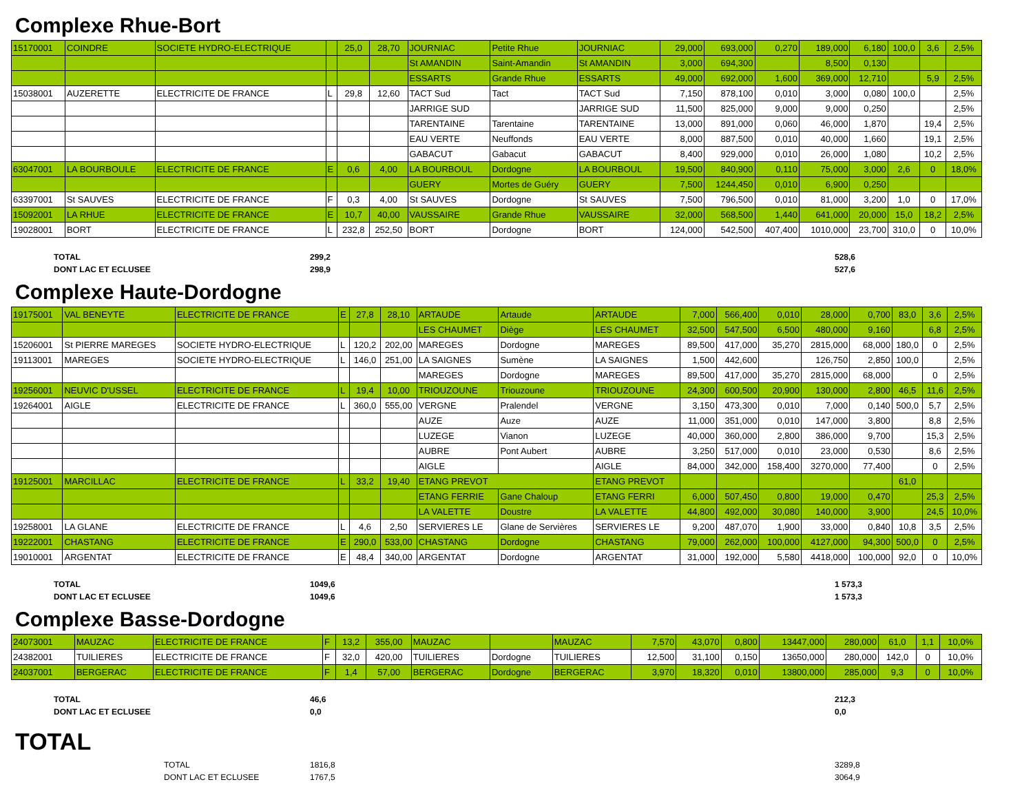Complexe Rhue-Bort
| 15170001 | COINDRE | SOCIETE HYDRO-ELECTRIQUE | | 25,0 | 28,70 | JOURNIAC | Petite Rhue | JOURNIAC | 29,000 | 693,000 | 0,270 | 189,000 | 6,180 | 100,0 | 3,6 | 2,5% |
| | | | | | | St AMANDIN | Saint-Amandin | St AMANDIN | 3,000 | 694,300 | | 8,500 | 0,130 | | | |
| | | | | | | ESSARTS | Grande Rhue | ESSARTS | 49,000 | 692,000 | 1,600 | 369,000 | 12,710 | | 5,9 | 2,5% |
| 15038001 | AUZERETTE | ELECTRICITE DE FRANCE | L | 29,8 | 12,60 | TACT Sud | Tact | TACT Sud | 7,150 | 878,100 | 0,010 | 3,000 | 0,080 | 100,0 | | 2,5% |
| | | | | | | JARRIGE SUD | | JARRIGE SUD | 11,500 | 825,000 | 9,000 | 9,000 | 0,250 | | | 2,5% |
| | | | | | | TARENTAINE | Tarentaine | TARENTAINE | 13,000 | 891,000 | 0,060 | 46,000 | 1,870 | | 19,4 | 2,5% |
| | | | | | | EAU VERTE | Neuffonds | EAU VERTE | 8,000 | 887,500 | 0,010 | 40,000 | 1,660 | | 19,1 | 2,5% |
| | | | | | | GABACUT | Gabacut | GABACUT | 8,400 | 929,000 | 0,010 | 26,000 | 1,080 | | 10,2 | 2,5% |
| 63047001 | LA BOURBOULE | ELECTRICITE DE FRANCE | E | 0,6 | 4,00 | LA BOURBOUL | Dordogne | LA BOURBOUL | 19,500 | 840,900 | 0,110 | 75,000 | 3,000 | 2,6 | 0 | 18,0% |
| | | | | | | GUERY | Mortes de Guéry | GUERY | 7,500 | 1244,450 | 0,010 | 6,900 | 0,250 | | | |
| 63397001 | St SAUVES | ELECTRICITE DE FRANCE | F | 0,3 | 4,00 | St SAUVES | Dordogne | St SAUVES | 7,500 | 796,500 | 0,010 | 81,000 | 3,200 | 1,0 | 0 | 17,0% |
| 15092001 | LA RHUE | ELECTRICITE DE FRANCE | E | 10,7 | 40,00 | VAUSSAIRE | Grande Rhue | VAUSSAIRE | 32,000 | 568,500 | 1,440 | 641,000 | 20,000 | 15,0 | 18,2 | 2,5% |
| 19028001 | BORT | ELECTRICITE DE FRANCE | L | 232,8 | 252,50 | BORT | Dordogne | BORT | 124,000 | 542,500 | 407,400 | 1010,000 | 23,700 | 310,0 | 0 | 10,0% |
| TOTAL | 299,2 | 528,6 |
| DONT LAC ET ECLUSEE | 298,9 | 527,6 |
Complexe Haute-Dordogne
| 19175001 | VAL BENEYTE | ELECTRICITE DE FRANCE | E | 27,8 | 28,10 | ARTAUDE | Artaude | ARTAUDE | 7,000 | 566,400 | 0,010 | 28,000 | 0,700 | 83,0 | 3,6 | 2,5% |
| | | | | | | LES CHAUMET | Diège | LES CHAUMET | 32,500 | 547,500 | 6,500 | 480,000 | 9,160 | | 6,8 | 2,5% |
| 15206001 | St PIERRE MAREGES | SOCIETE HYDRO-ELECTRIQUE | L | 120,2 | 202,00 | MAREGES | Dordogne | MAREGES | 89,500 | 417,000 | 35,270 | 2815,000 | 68,000 | 180,0 | 0 | 2,5% |
| 19113001 | MAREGES | SOCIETE HYDRO-ELECTRIQUE | L | 146,0 | 251,00 | LA SAIGNES | Sumène | LA SAIGNES | 1,500 | 442,600 | | 126,750 | 2,850 | 100,0 | | 2,5% |
| | | | | | | MAREGES | Dordogne | MAREGES | 89,500 | 417,000 | 35,270 | 2815,000 | 68,000 | | 0 | 2,5% |
| 19256001 | NEUVIC D'USSEL | ELECTRICITE DE FRANCE | L | 19,4 | 10,00 | TRIOUZOUNE | Triouzoune | TRIOUZOUNE | 24,300 | 600,500 | 20,900 | 130,000 | 2,800 | 46,5 | 11,6 | 2,5% |
| 19264001 | AIGLE | ELECTRICITE DE FRANCE | L | 360,0 | 555,00 | VERGNE | Pralendel | VERGNE | 3,150 | 473,300 | 0,010 | 7,000 | 0,140 | 500,0 | 5,7 | 2,5% |
| | | | | | | AUZE | Auze | AUZE | 11,000 | 351,000 | 0,010 | 147,000 | 3,800 | | 8,8 | 2,5% |
| | | | | | | LUZEGE | Vianon | LUZEGE | 40,000 | 360,000 | 2,800 | 386,000 | 9,700 | | 15,3 | 2,5% |
| | | | | | | AUBRE | Pont Aubert | AUBRE | 3,250 | 517,000 | 0,010 | 23,000 | 0,530 | | 8,6 | 2,5% |
| | | | | | | AIGLE | | AIGLE | 84,000 | 342,000 | 158,400 | 3270,000 | 77,400 | | 0 | 2,5% |
| 19125001 | MARCILLAC | ELECTRICITE DE FRANCE | L | 33,2 | 19,40 | ETANG PREVOT | | ETANG PREVOT | | | | | | 61,0 | | |
| | | | | | | ETANG FERRIE | Gane Chaloup | ETANG FERRI | 6,000 | 507,450 | 0,800 | 19,000 | 0,470 | | 25,3 | 2,5% |
| | | | | | | LA VALETTE | Doustre | LA VALETTE | 44,800 | 492,000 | 30,080 | 140,000 | 3,900 | | 24,5 | 10,0% |
| 19258001 | LA GLANE | ELECTRICITE DE FRANCE | L | 4,6 | 2,50 | SERVIERES LE | Glane de Servières | SERVIERES LE | 9,200 | 487,070 | 1,900 | 33,000 | 0,840 | 10,8 | 3,5 | 2,5% |
| 19222001 | CHASTANG | ELECTRICITE DE FRANCE | E | 290,0 | 533,00 | CHASTANG | Dordogne | CHASTANG | 79,000 | 262,000 | 100,000 | 4127,000 | 94,300 | 500,0 | 0 | 2,5% |
| 19010001 | ARGENTAT | ELECTRICITE DE FRANCE | E | 48,4 | 340,00 | ARGENTAT | Dordogne | ARGENTAT | 31,000 | 192,000 | 5,580 | 4418,000 | 100,000 | 92,0 | 0 | 10,0% |
| TOTAL | 1049,6 | 1 573,3 |
| DONT LAC ET ECLUSEE | 1049,6 | 1 573,3 |
Complexe Basse-Dordogne
| 24073001 | MAUZAC | ELECTRICITE DE FRANCE | F | 13,2 | 355,00 | MAUZAC | | MAUZAC | 7,570 | 43,070 | 0,800 | 13447,000 | 280,000 | 61,0 | 1,1 | 10,0% |
| 24382001 | TUILIERES | ELECTRICITE DE FRANCE | F | 32,0 | 420,00 | TUILIERES | Dordogne | TUILIERES | 12,500 | 31,100 | 0,150 | 13650,000 | 280,000 | 142,0 | 0 | 10,0% |
| 24037001 | BERGERAC | ELECTRICITE DE FRANCE | F | 1,4 | 57,00 | BERGERAC | Dordogne | BERGERAC | 3,970 | 18,320 | 0,010 | 13800,000 | 285,000 | 9,3 | 0 | 10,0% |
| TOTAL | 46,6 | 212,3 |
| DONT LAC ET ECLUSEE | 0,0 | 0,0 |
TOTAL
| TOTAL | 1816,8 | 3289,8 |
| DONT LAC ET ECLUSEE | 1767,5 | 3064,9 |